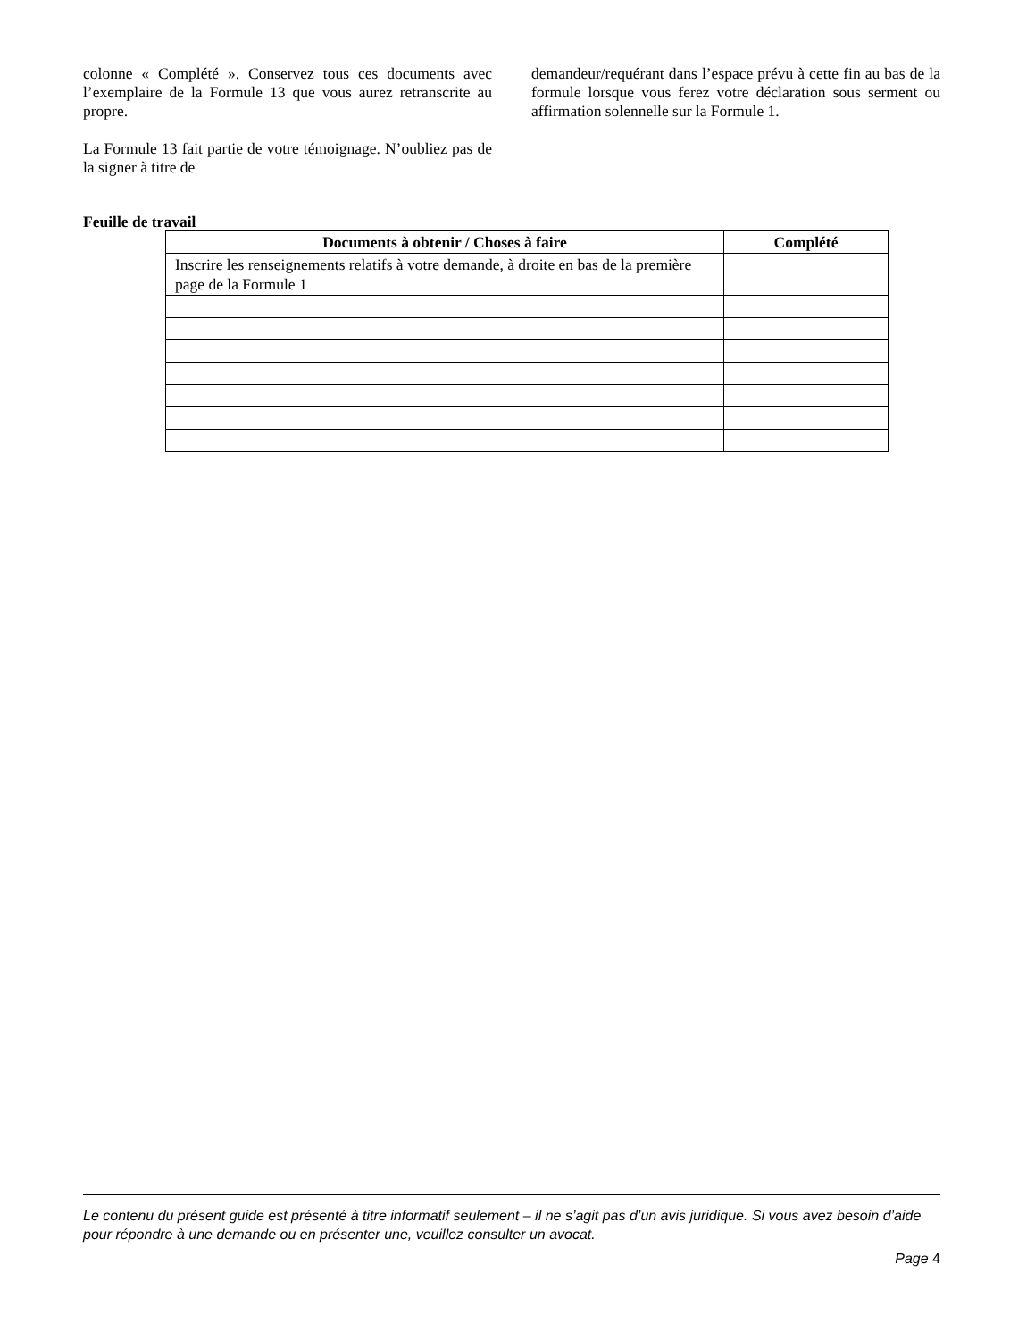colonne « Complété ». Conservez tous ces documents avec l’exemplaire de la Formule 13 que vous aurez retranscrite au propre.
La Formule 13 fait partie de votre témoignage. N’oubliez pas de la signer à titre de
demandeur/requérant dans l’espace prévu à cette fin au bas de la formule lorsque vous ferez votre déclaration sous serment ou affirmation solennelle sur la Formule 1.
Feuille de travail
| Documents à obtenir / Choses à faire | Complété |
| --- | --- |
| Inscrire les renseignements relatifs à votre demande, à droite en bas de la première page de la Formule 1 | |
Le contenu du présent guide est présenté à titre informatif seulement – il ne s’agit pas d’un avis juridique. Si vous avez besoin d’aide pour répondre à une demande ou en présenter une, veuillez consulter un avocat.
Page 4